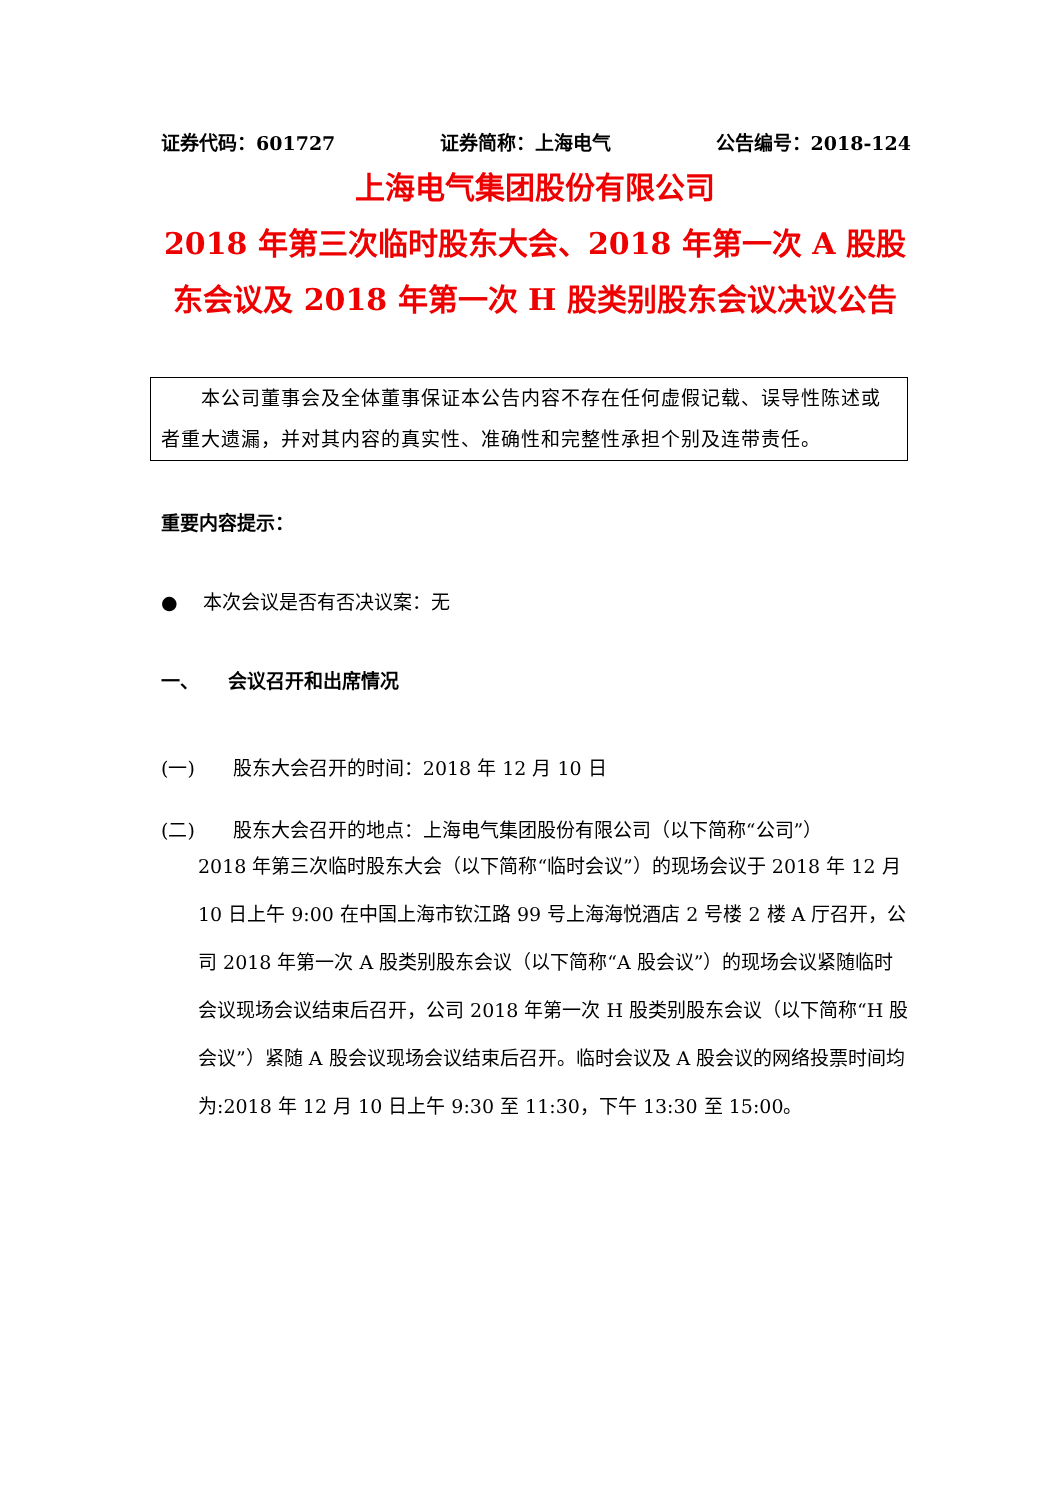证券代码：601727 证券简称：上海电气 公告编号：2018-124
上海电气集团股份有限公司
2018 年第三次临时股东大会、2018 年第一次 A 股股
东会议及 2018 年第一次 H 股类别股东会议决议公告
　　本公司董事会及全体董事保证本公告内容不存在任何虚假记载、误导性陈述或者重大遗漏，并对其内容的真实性、准确性和完整性承担个别及连带责任。
重要内容提示：
●　 本次会议是否有否决议案：无
一、　　会议召开和出席情况
(一)　　股东大会召开的时间：2018 年 12 月 10 日
(二)　　股东大会召开的地点：上海电气集团股份有限公司（以下简称“公司”）
2018 年第三次临时股东大会（以下简称“临时会议”）的现场会议于 2018 年 12 月 10 日上午 9:00 在中国上海市钦江路 99 号上海海悦酒店 2 号楼 2 楼 A 厅召开，公司 2018 年第一次 A 股类别股东会议（以下简称“A 股会议”）的现场会议紧随临时会议现场会议结束后召开，公司 2018 年第一次 H 股类别股东会议（以下简称“H 股会议”）紧随 A 股会议现场会议结束后召开。临时会议及 A 股会议的网络投票时间均为:2018 年 12 月 10 日上午 9:30 至 11:30，下午 13:30 至 15:00。